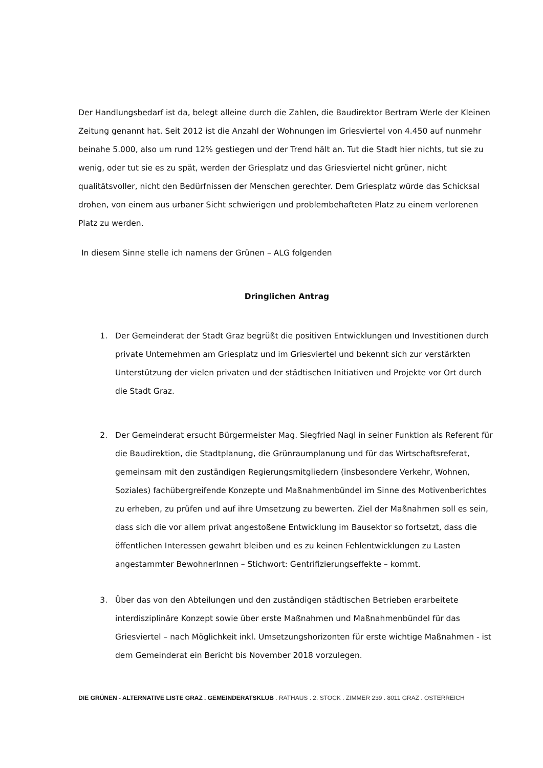Der Handlungsbedarf ist da, belegt alleine durch die Zahlen, die Baudirektor Bertram Werle der Kleinen Zeitung genannt hat. Seit 2012 ist die Anzahl der Wohnungen im Griesviertel von 4.450 auf nunmehr beinahe 5.000, also um rund 12% gestiegen und der Trend hält an. Tut die Stadt hier nichts, tut sie zu wenig, oder tut sie es zu spät, werden der Griesplatz und das Griesviertel nicht grüner, nicht qualitätsvoller, nicht den Bedürfnissen der Menschen gerechter. Dem Griesplatz würde das Schicksal drohen, von einem aus urbaner Sicht schwierigen und problembehafteten Platz zu einem verlorenen Platz zu werden.
In diesem Sinne stelle ich namens der Grünen – ALG folgenden
Dringlichen Antrag
1. Der Gemeinderat der Stadt Graz begrüßt die positiven Entwicklungen und Investitionen durch private Unternehmen am Griesplatz und im Griesviertel und bekennt sich zur verstärkten Unterstützung der vielen privaten und der städtischen Initiativen und Projekte vor Ort durch die Stadt Graz.
2. Der Gemeinderat ersucht Bürgermeister Mag. Siegfried Nagl in seiner Funktion als Referent für die Baudirektion, die Stadtplanung, die Grünraumplanung und für das Wirtschaftsreferat, gemeinsam mit den zuständigen Regierungsmitgliedern (insbesondere Verkehr, Wohnen, Soziales) fachübergreifende Konzepte und Maßnahmenbündel im Sinne des Motivenberichtes zu erheben, zu prüfen und auf ihre Umsetzung zu bewerten. Ziel der Maßnahmen soll es sein, dass sich die vor allem privat angestoßene Entwicklung im Bausektor so fortsetzt, dass die öffentlichen Interessen gewahrt bleiben und es zu keinen Fehlentwicklungen zu Lasten angestammter BewohnerInnen – Stichwort: Gentrifizierungseffekte – kommt.
3. Über das von den Abteilungen und den zuständigen städtischen Betrieben erarbeitete interdisziplinäre Konzept sowie über erste Maßnahmen und Maßnahmenbündel für das Griesviertel – nach Möglichkeit inkl. Umsetzungshorizonten für erste wichtige Maßnahmen - ist dem Gemeinderat ein Bericht bis November 2018 vorzulegen.
DIE GRÜNEN - ALTERNATIVE LISTE GRAZ . GEMEINDERATSKLUB . RATHAUS . 2. STOCK . ZIMMER 239 . 8011 GRAZ . ÖSTERREICH